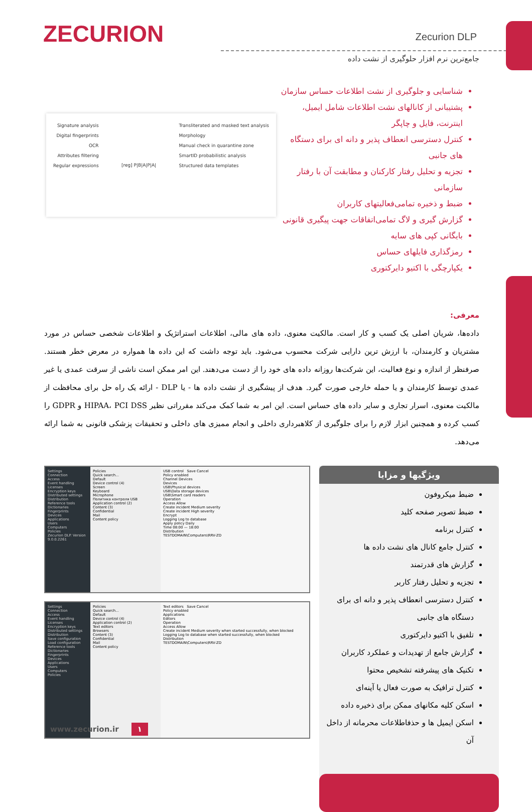ZECURION
Zecurion DLP
جامع‌ترین نرم افزار حلوگیری از نشت داده
Signature analysis
Digital fingerprints
OCR
Attributes filtering
Regular expressions
[reg] P|B|A|P|A|
Transliterated and masked text analysis
Morphology
Manual check in quarantine zone
SmartID probabilistic analysis
Structured data templates
شناسایی و جلوگیری از نشت اطلاعات حساس سازمان
پشتیبانی از کانالهای نشت اطلاعات شامل ایمیل، اینترنت، فایل و چاپگر
کنترل دسترسی انعطاف پذیر و دانه ای برای دستگاه های جانبی
تجزیه و تحلیل رفتار کارکنان و مطابقت آن با رفتار سازمانی
ضبط و ذخیره تمامی‌فعالیتهای کاربران
گزارش گیری و لاگ تمامی‌اتفاقات جهت پیگیری قانونی
بایگانی کپی های سایه
رمزگذاری فایلهای حساس
یکپارچگی با اکتیو دایرکتوری
معرفی:
داده‌ها، شریان اصلی یک کسب و کار است. مالکیت معنوی، داده های مالی، اطلاعات استراتژیک و اطلاعات شخصی حساس در مورد مشتریان و کارمندان، با ارزش ترین دارایی شرکت محسوب می‌شود. باید توجه داشت که این داده ها همواره در معرض خطر هستند. صرفنظر از اندازه و نوع فعالیت، این شرکت‌ها روزانه داده های خود را از دست می‌دهند. این امر ممکن است ناشی از سرقت عمدی یا غیر عمدی توسط کارمندان و یا حمله خارجی صورت گیرد. هدف از پیشگیری از نشت داده ها - یا DLP - ارائه یک راه حل برای محافظت از مالکیت معنوی، اسرار تجاری و سایر داده های حساس است. این امر به شما کمک می‌کند مقرراتی نظیر HIPAA، PCI DSS و GDPR را کسب کرده و همچنین ابزار لازم را برای جلوگیری از کلاهبرداری داخلی و انجام ممیزی های داخلی و تحقیقات پزشکی قانونی به شما ارائه می‌دهد.
Settings
Connection
Access
Event handling
Licenses
Encryption keys
Distributed settings
Distribution
Reference tools
Dictionaries
Fingerprints
Devices
Applications
Users
Computers
Policies
Zecurion DLP. Version 9.0.0.2261
Policies
Quick search...
Default
Device control (4)
Screen
Keyboard
Microphone
Политика контроля USB
Application control (2)
Content (3)
Confidential
Mail
Content policy
USB control Save Cancel
Policy enabled
Channel Devices
Devices
USB\Physical devices
USB\Data storage devices
USB\Smart card readers
Operation
Access Allow
Create incident Medium severity
Create incident High severity
Encrypt
Logging Log to database
Apply policy Daily
Time 08:00 — 18:00
Distribution
TESTDOMAIN\Computers\RRV-ZD
Settings
Connection
Access
Event handling
Licenses
Encryption keys
Distributed settings
Distribution
Save configuration
Load configuration
Reference tools
Dictionaries
Fingerprints
Devices
Applications
Users
Computers
Policies
Policies
Quick search...
Default
Device control (4)
Application control (2)
Text editors
Browsers
Content (3)
Confidential
Mail
Content policy
Text editors Save Cancel
Policy enabled
Applications
Editors
Operation
Access Allow
Create incident Medium severity when started successfully, when blocked
Logging Log to database when started successfully, when blocked
Distribution
TESTDOMAIN\Computers\RRV-ZD
ویژگیها و مزایا
ضبط میکروفون
ضبط تصویر صفحه کلید
کنترل برنامه
کنترل جامع کانال های نشت داده ها
گزارش های قدرتمند
تجزیه و تحلیل رفتار کاربر
کنترل دسترسی انعطاف پذیر و دانه ای برای دستگاه های جانبی
تلفیق با اکتیو دایرکتوری
گزارش جامع از تهدیدات و عملکرد کاربران
تکنیک های پیشرفته تشخیص محتوا
کنترل ترافیک به صورت فعال یا آینه‌ای
اسکن کلیه مکانهای ممکن برای ذخیره داده
اسکن ایمیل ها و حذفاطلاعات محرمانه از داخل آن
www.zecurion.ir ۱